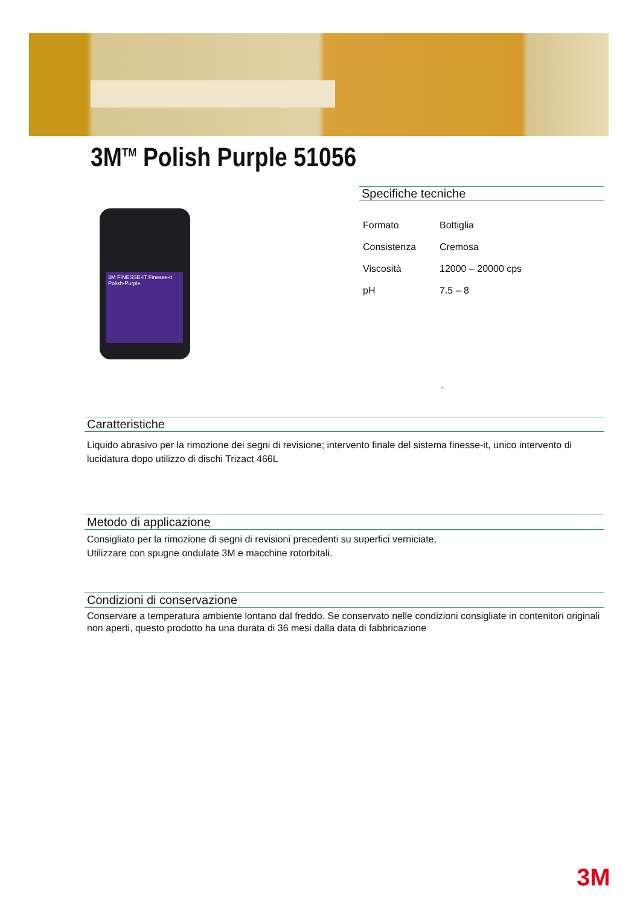3M<sup>TM</sup> Polish Purple 51056
3M FINESSE-IT Finesse-it Polish-Purple
Specifiche tecniche
| Formato | Bottiglia |
| Consistenza | Cremosa |
| Viscosità | 12000 – 20000 cps |
| pH | 7.5 – 8 |
.
Caratteristiche
Liquido abrasivo per la rimozione dei segni di revisione; intervento finale del sistema finesse-it, unico intervento di lucidatura dopo utilizzo di dischi Trizact 466L
Metodo di applicazione
Consigliato per la rimozione di segni di revisioni precedenti su superfici verniciate,
Utilizzare con spugne ondulate 3M e macchine rotorbitali.
Condizioni di conservazione
Conservare a temperatura ambiente lontano dal freddo. Se conservato nelle condizioni consigliate in contenitori originali non aperti, questo prodotto ha una durata di 36 mesi dalla data di fabbricazione
3M